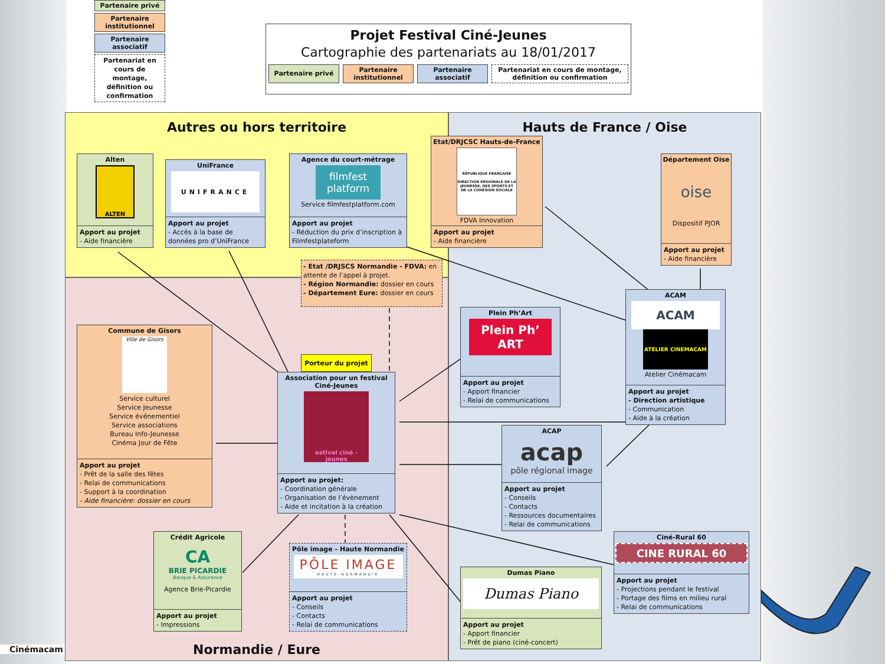Partenaire privé
Partenaire institutionnel
Partenaire associatif
Partenariat en cours de montage, définition ou confirmation
Projet Festival Ciné-Jeunes
Cartographie des partenariats au 18/01/2017
Partenaire privé
Partenaire institutionnel
Partenaire associatif
Partenariat en cours de montage, définition ou confirmation
Autres ou hors territoire
Hauts de France / Oise
Alten
ALTEN
Apport au projet
- Aide financière
UniFrance
UNIFRANCE
Apport au projet
- Accès à la base de données pro d’UniFrance
Agence du court-métrage
filmfest platform
Service filmfestplatform.com
Apport au projet
- Réduction du prix d’inscription à Filmfestplateform
Etat/DRJCSC Hauts-de-France
RÉPUBLIQUE FRANÇAISE
DIRECTION RÉGIONALE DE LA JEUNESSE, DES SPORTS ET DE LA COHÉSION SOCIALE
FDVA Innovation
Apport au projet
- Aide financière
Département Oise
oise
Dispositif PJOR
Apport au projet
- Aide financière
- Etat /DRJSCS Normandie - FDVA: en attente de l’appel à projet.
- Région Normandie: dossier en cours
- Département Eure: dossier en cours
Plein Ph’Art
Plein Ph’ ART
Apport au projet
- Apport financier
- Relai de communications
ACAM
ACAM
ATELIER CINEMACAM
Atelier Cinémacam
Apport au projet
- Direction artistique
- Communication
- Aide à la création
Commune de Gisors
Ville de Gisors
Service culturel
Service Jeunesse
Service événementiel
Service associations
Bureau Info-Jeunesse
Cinéma Jour de Fête
Apport au projet
- Prêt de la salle des fêtes
- Relai de communications
- Support à la coordination
- Aide financière: dossier en cours
Porteur du projet
Association pour un festival Ciné-Jeunes
estival ciné - jeunes
Apport au projet:
- Coordination générale
- Organisation de l’évènement
- Aide et incitation à la création
ACAP
acap
pôle régional image
Apport au projet
- Conseils
- Contacts
- Ressources documentaires
- Relai de communications
Crédit Agricole
CA
BRIE PICARDIE
Banque & Assurance
Agence Brie-Picardie
Apport au projet
- Impressions
Pôle image - Haute Normandie
PÔLE IMAGE
HAUTE-NORMANDIE
Apport au projet
- Conseils
- Contacts
- Relai de communications
Dumas Piano
Dumas Piano
Apport au projet
- Apport financier
- Prêt de piano (ciné-concert)
Ciné-Rural 60
CINE RURAL 60
Apport au projet
- Projections pendant le festival
- Portage des films en milieu rural
- Relai de communications
Cinémacam
Normandie / Eure